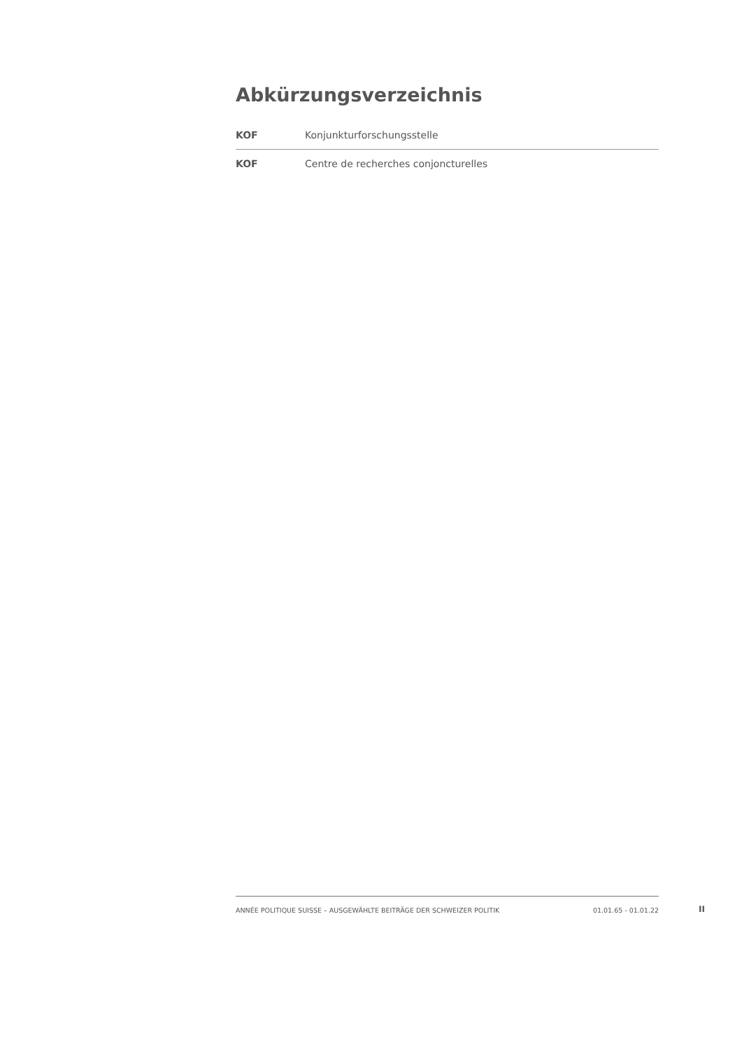Abkürzungsverzeichnis
| KOF | Konjunkturforschungsstelle |
| KOF | Centre de recherches conjoncturelles |
ANNÉE POLITIQUE SUISSE – AUSGEWÄHLTE BEITRÄGE DER SCHWEIZER POLITIK 01.01.65 - 01.01.22
II